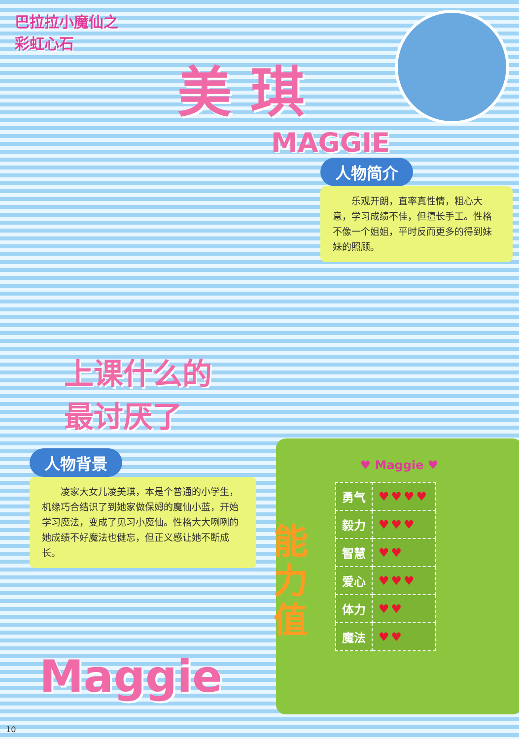巴拉拉小魔仙之
彩虹心石
美 琪
MAGGIE
人物简介
　　乐观开朗，直率真性情，粗心大意，学习成绩不佳，但擅长手工。性格不像一个姐姐，平时反而更多的得到妹妹的照顾。
上课什么的
最讨厌了
人物背景
　　凌家大女儿凌美琪，本是个普通的小学生，机缘巧合结识了到她家做保姆的魔仙小蓝，开始学习魔法，变成了见习小魔仙。性格大大咧咧的她成绩不好魔法也健忘，但正义感让她不断成长。
♥ Maggie ♥
| 勇气 | ♥♥♥♥ |
| 毅力 | ♥♥♥ |
| 智慧 | ♥♥ |
| 爱心 | ♥♥♥ |
| 体力 | ♥♥ |
| 魔法 | ♥♥ |
能力值
Maggie
10